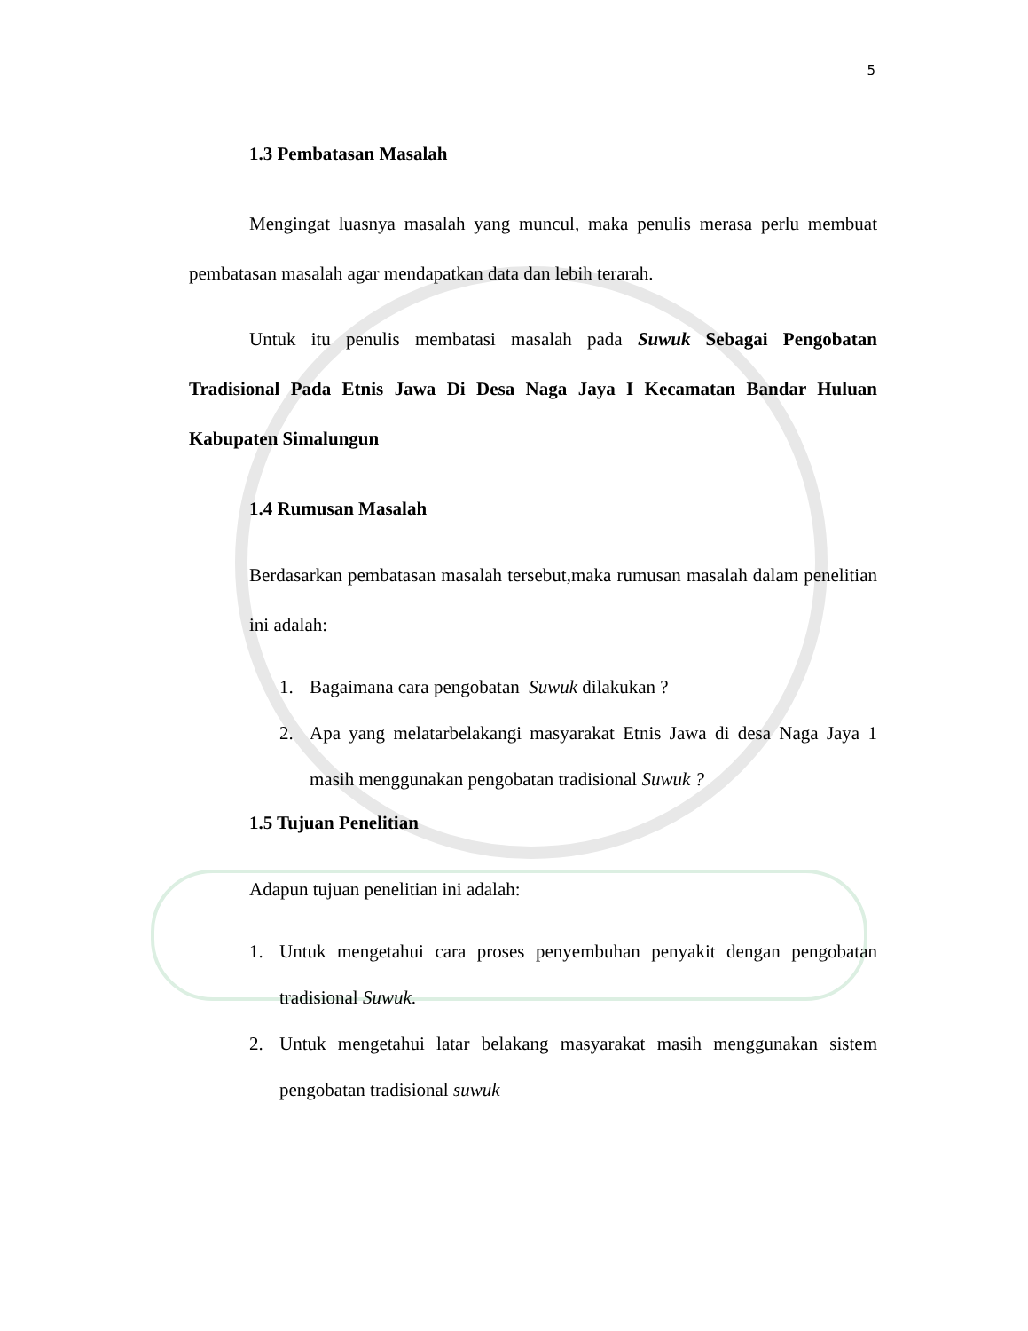5
1.3 Pembatasan Masalah
Mengingat luasnya masalah yang muncul, maka penulis merasa perlu membuat pembatasan masalah agar mendapatkan data dan lebih terarah.
Untuk itu penulis membatasi masalah pada Suwuk Sebagai Pengobatan Tradisional Pada Etnis Jawa Di Desa Naga Jaya I Kecamatan Bandar Huluan Kabupaten Simalungun
1.4 Rumusan Masalah
Berdasarkan pembatasan masalah tersebut,maka rumusan masalah dalam penelitian ini adalah:
1. Bagaimana cara pengobatan Suwuk dilakukan ?
2. Apa yang melatarbelakangi masyarakat Etnis Jawa di desa Naga Jaya 1 masih menggunakan pengobatan tradisional Suwuk ?
1.5 Tujuan Penelitian
Adapun tujuan penelitian ini adalah:
1. Untuk mengetahui cara proses penyembuhan penyakit dengan pengobatan tradisional Suwuk.
2. Untuk mengetahui latar belakang masyarakat masih menggunakan sistem pengobatan tradisional suwuk